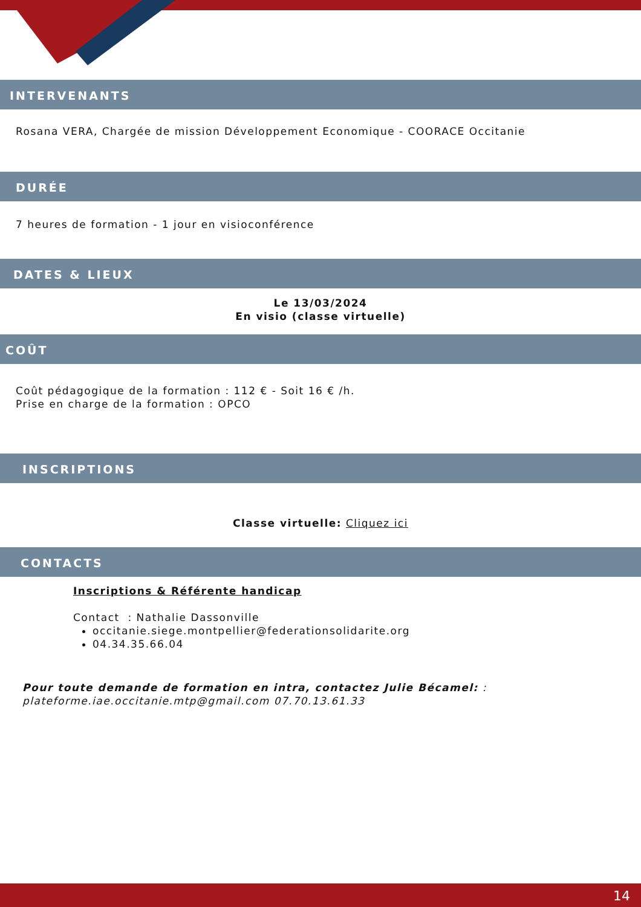INTERVENANTS
Rosana VERA, Chargée de mission Développement Economique - COORACE Occitanie
DURÉE
7 heures de formation - 1 jour en visioconférence
DATES & LIEUX
Le 13/03/2024
En visio (classe virtuelle)
COÛT
Coût pédagogique de la formation : 112 € - Soit 16 € /h.
Prise en charge de la formation : OPCO
INSCRIPTIONS
Classe virtuelle: Cliquez ici
CONTACTS
Inscriptions & Référente handicap
Contact : Nathalie Dassonville
occitanie.siege.montpellier@federationsolidarite.org
04.34.35.66.04
Pour toute demande de formation en intra, contactez Julie Bécamel: :
plateforme.iae.occitanie.mtp@gmail.com 07.70.13.61.33
14